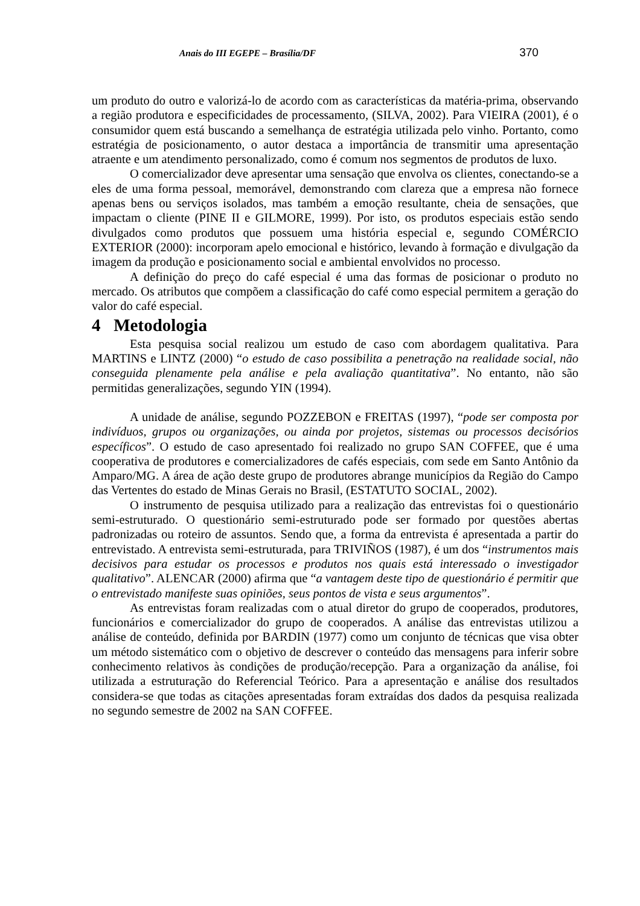Anais do III EGEPE – Brasília/DF 370
um produto do outro e valorizá-lo de acordo com as características da matéria-prima, observando a região produtora e especificidades de processamento, (SILVA, 2002). Para VIEIRA (2001), é o consumidor quem está buscando a semelhança de estratégia utilizada pelo vinho. Portanto, como estratégia de posicionamento, o autor destaca a importância de transmitir uma apresentação atraente e um atendimento personalizado, como é comum nos segmentos de produtos de luxo.
O comercializador deve apresentar uma sensação que envolva os clientes, conectando-se a eles de uma forma pessoal, memorável, demonstrando com clareza que a empresa não fornece apenas bens ou serviços isolados, mas também a emoção resultante, cheia de sensações, que impactam o cliente (PINE II e GILMORE, 1999). Por isto, os produtos especiais estão sendo divulgados como produtos que possuem uma história especial e, segundo COMÉRCIO EXTERIOR (2000): incorporam apelo emocional e histórico, levando à formação e divulgação da imagem da produção e posicionamento social e ambiental envolvidos no processo.
A definição do preço do café especial é uma das formas de posicionar o produto no mercado. Os atributos que compõem a classificação do café como especial permitem a geração do valor do café especial.
4 Metodologia
Esta pesquisa social realizou um estudo de caso com abordagem qualitativa. Para MARTINS e LINTZ (2000) “o estudo de caso possibilita a penetração na realidade social, não conseguida plenamente pela análise e pela avaliação quantitativa”. No entanto, não são permitidas generalizações, segundo YIN (1994).
A unidade de análise, segundo POZZEBON e FREITAS (1997), “pode ser composta por indivíduos, grupos ou organizações, ou ainda por projetos, sistemas ou processos decisórios específicos”. O estudo de caso apresentado foi realizado no grupo SAN COFFEE, que é uma cooperativa de produtores e comercializadores de cafés especiais, com sede em Santo Antônio da Amparo/MG. A área de ação deste grupo de produtores abrange municípios da Região do Campo das Vertentes do estado de Minas Gerais no Brasil, (ESTATUTO SOCIAL, 2002).
O instrumento de pesquisa utilizado para a realização das entrevistas foi o questionário semi-estruturado. O questionário semi-estruturado pode ser formado por questões abertas padronizadas ou roteiro de assuntos. Sendo que, a forma da entrevista é apresentada a partir do entrevistado. A entrevista semi-estruturada, para TRIVIÑOS (1987), é um dos “instrumentos mais decisivos para estudar os processos e produtos nos quais está interessado o investigador qualitativo”. ALENCAR (2000) afirma que “a vantagem deste tipo de questionário é permitir que o entrevistado manifeste suas opiniões, seus pontos de vista e seus argumentos”.
As entrevistas foram realizadas com o atual diretor do grupo de cooperados, produtores, funcionários e comercializador do grupo de cooperados. A análise das entrevistas utilizou a análise de conteúdo, definida por BARDIN (1977) como um conjunto de técnicas que visa obter um método sistemático com o objetivo de descrever o conteúdo das mensagens para inferir sobre conhecimento relativos às condições de produção/recepção. Para a organização da análise, foi utilizada a estruturação do Referencial Teórico. Para a apresentação e análise dos resultados considera-se que todas as citações apresentadas foram extraídas dos dados da pesquisa realizada no segundo semestre de 2002 na SAN COFFEE.